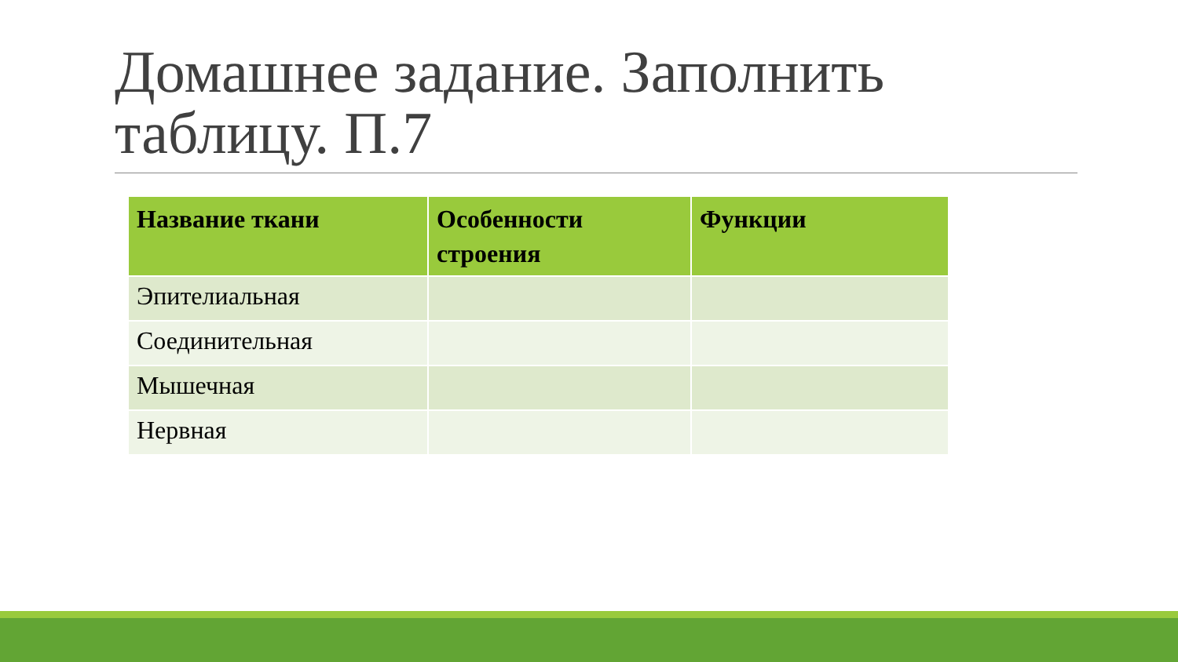Домашнее задание. Заполнить таблицу. П.7
| Название ткани | Особенности строения | Функции |
| --- | --- | --- |
| Эпителиальная | | |
| Соединительная | | |
| Мышечная | | |
| Нервная | | |